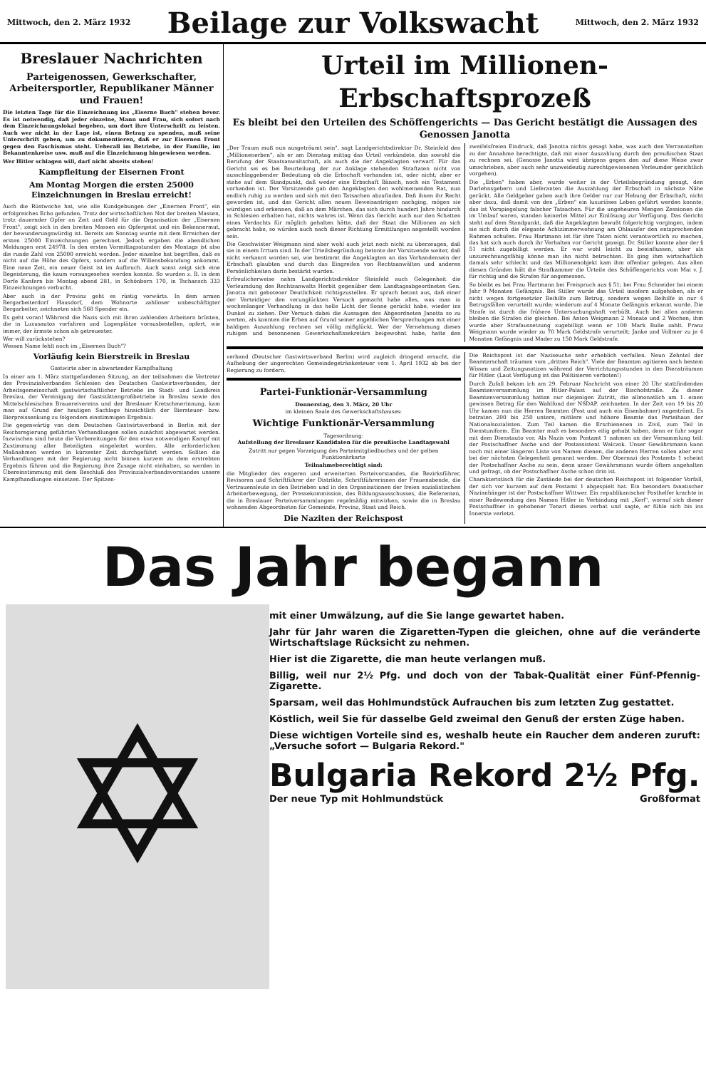Mittwoch, den 2. März 1932
Beilage zur Volkswacht
Mittwoch, den 2. März 1932
Breslauer Nachrichten
Parteigenossen, Gewerkschafter, Arbeitersportler, Republikaner Männer und Frauen!
Die letzten Tage für die Einzeichnung ins „Eiserne Buch" stehen bevor. Es ist notwendig, daß jeder einzelne, Mann und Frau, sich sofort nach dem Einzeichnungslokal begeben, um dort ihre Unterschrift zu leisten. Auch wer nicht in der Lage ist, einen Betrag zu spenden, muß seine Unterschrift geben, um zu dokumentieren, daß er zur Eisernen Front gegen den Faschismus steht. Ueberall im Betriebe, in der Familie, im Bekanntenkreise usw. muß auf die Einzeichnung hingewiesen werden.
Wer Hitler schlagen will, darf nicht abseits stehen!
Kampfleitung der Eisernen Front
Am Montag Morgen die ersten 25000 Einzeichnungen in Breslau erreicht!
Auch die Rüstwoche hat, wie alle Kundgebungen der „Eisernen Front", ein erfolgreiches Echo gefunden. Trotz der wirtschaftlichen Not der breiten Massen, trotz dauernder Opfer an Zeit und Geld für die Organisation der „Eisernen Front", zeigt sich in den breiten Massen ein Opfergeist und ein Bekennermut, der bewunderungswürdig ist. Bereits am Sonntag wurde mit dem Erreichen der ersten 25000 Einzeichnungen gerechnet. Jedoch ergaben die abendlichen Meldungen erst 24978. In den ersten Vormittagsstunden des Montags ist also die runde Zahl von 25000 erreicht worden. Jeder einzelne hat begriffen, daß es nicht auf die Höhe des Opfers, sondern auf die Willensbekundung ankommt. Eine neue Zeit, ein neuer Geist ist im Aufbruch. Auch sonst zeigt sich eine Begeisterung, die kaum vorausgesehen werden konnte. So wurden z. B. in dem Dorfe Kanfern bis Montag abend 281, in Schönborn 170, in Tschansch 333 Einzeichnungen verbucht.
Aber auch in der Provinz geht es rüstig vorwärts. In dem armen Bergarbeiterdorf Hausdorf, dem Wohnorte zahlloser unbeschäftigter Bergarbeiter, zeichneten sich 560 Spender ein.
Es geht voran! Während die Nazis sich mit ihren zahlenden Arbeitern brüsten, die in Luxusautos vorfahren und Logenplätze vorausbestellen, opfert, wie immer, der ärmste schon als getreuester.
Wer will zurückstehen?
Wessen Name fehlt noch im „Eisernen Buch"?
Vorläufig kein Bierstreik in Breslau
Gastwirte aber in abwartender Kampfhaltung
In einer am 1. März stattgefundenen Sitzung, an der teilnahmen die Vertreter des Provinzialverbandes Schlesien des Deutschen Gastwirtsverbandes, der Arbeitsgemeinschaft gastwirtschaftlicher Betriebe im Stadt- und Landkreis Breslau, der Vereinigung der Gaststättengroßbetriebe in Breslau sowie des Mittelschlesischen Brauereivereins und der Breslauer Kretschmerinnung, kam man auf Grund der heutigen Sachlage hinsichtlich der Biersteuer- bzw. Bierpreissenkung zu folgendem einstimmigen Ergebnis:
Die gegenwärtig von dem Deutschen Gastwirtsverband in Berlin mit der Reichsregierung geführten Verhandlungen sollen zunächst abgewartet werden. Inzwischen sind heute die Vorbereitungen für den etwa notwendigen Kampf mit Zustimmung aller Beteiligten eingeleitet worden. Alle erforderlichen Maßnahmen werden in kürzester Zeit durchgeführt werden. Sollten die Verhandlungen mit der Regierung nicht binnen kurzem zu dem erstrebten Ergebnis führen und die Regierung ihre Zusage nicht einhalten, so werden in Übereinstimmung mit dem Beschluß des Provinzialverbandsvorstandes unsere Kampfhandlungen einsetzen. Der Spitzen-
Urteil im Millionen-Erbschaftsprozeß
Es bleibt bei den Urteilen des Schöffengerichts — Das Gericht bestätigt die Aussagen des Genossen Janotta
„Der Traum muß nun ausgeträumt sein", sagt Landgerichtsdirektor Dr. Steinfeld den „Millionenerben", als er am Dienstag mittag das Urteil verkündete, das sowohl die Berufung der Staatsanwaltschaft, als auch die der Angeklagten verwarf. Für das Gericht sei es bei Beurteilung der zur Anklage stehenden Straftaten nicht von ausschlaggebender Bedeutung ob die Erbschaft vorhanden ist, oder nicht; aber er stehe auf dem Standpunkt, daß weder eine Erbschaft Bänsch, noch ein Testament vorhanden ist. Der Vorsitzende gab den Angeklagten den wohlmeinenden Rat, nun endlich ruhig zu werden und sich mit den Tatsachen abzufinden. Daß ihnen ihr Recht geworden ist, und das Gericht allen neuen Beweisanträgen nachging, mögen sie würdigen und erkennen, daß an dem Märchen, das sich durch hundert Jahre hindurch in Schlesien erhalten hat, nichts wahres ist. Wenn das Gericht auch nur den Schatten eines Verdachts für möglich gehalten hätte, daß der Staat die Millionen an sich gebracht habe, so würden auch nach dieser Richtung Ermittlungen angestellt worden sein.
Die Geschwister Weigmann sind aber wohl auch jetzt noch nicht zu überzeugen, daß sie in einem Irrtum sind. In der Urteilsbegründung betonte der Vorsitzende weiter, daß nicht verkannt worden sei, wie bestimmt die Angeklagten an das Vorhandensein der Erbschaft glaubten und durch das Eingreifen von Rechtsanwälten und anderen Persönlichkeiten darin bestärkt wurden.
Erfreulicherweise nahm Landgerichtsdirektor Steinfeld auch Gelegenheit die Verleumdung des Rechtsanwalts Herbit gegenüber dem Landtagsabgeordneten Gen. Janotta mit gebotener Deutlichkeit richtigzustellen. Er sprach betont aus, daß einer der Verteidiger den verunglückten Versuch gemacht habe alles, was man in wochenlanger Verhandlung in das helle Licht der Sonne gerückt habe, wieder ins Dunkel zu ziehen. Der Versuch dabei die Aussagen des Abgeordneten Janotta so zu werten, als konnten die Erben auf Grund seiner angeblichen Versprechungen mit einer baldigen Auszahlung rechnen sei völlig mißglückt. Wer der Vernehmung dieses ruhigen und besonnenen Gewerkschaftssekretärs beigewohnt habe, hatte den zweifelsfreien Eindruck, daß Janotta nichts gesagt habe, was auch den Verrannteſten zu der Annahme berechtigte, daß mit einer Auszahlung durch den preußischen Staat zu rechnen sei. (Genosse Janotta wird übrigens gegen den auf diese Weise zwar umschrieben, aber auch sehr unzweideutig zurechtgewiesenen Verleumder gerichtlich vorgehen).
Die „Erben" haben aber, wurde weiter in der Urteilsbegründung gesagt, den Darlehnsgebern und Lieferanten die Auszahlung der Erbschaft in nächste Nähe gerückt. Alle Geldgeber gaben auch ihre Gelder nur zur Hebung der Erbschaft, nicht aber dazu, daß damit von den „Erben" ein luxuriöses Leben geführt werden konnte; das ist Vorspiegelung falscher Tatsachen. Für die ungeheuren Mengen Zessionen die im Umlauf waren, standen keinerlei Mittel zur Einlösung zur Verfügung. Das Gericht steht auf dem Standpunkt, daß die Angeklagten bewußt folgerichtig vorgingen, indem sie sich durch die elegante Achtzimmerwohnung am Ohlauufer den entsprechenden Rahmen schufen. Frau Hartmann ist für ihre Taten nicht verantwortlich zu machen, das hat sich auch durch ihr Verhalten vor Gericht gezeigt. Dr. Stiller konnte aber der § 51 nicht zugebilligt werden. Er war wohl leicht zu beeinflussen, aber als unzurechnungsfähig könne man ihn nicht betrachten. Es ging ihm wirtschaftlich damals sehr schlecht und das Millionenobjekt kam ihm offenbar gelegen. Aus allen diesen Gründen hält die Strafkammer die Urteile des Schöffengerichts vom Mai v. J. für richtig und die Strafen für angemessen.
So bleibt es bei Frau Hartmann bei Freispruch aus § 51; bei Frau Schneider bei einem Jahr 9 Monaten Gefängnis. Bei Stiller wurde das Urteil insofern aufgehoben, als er nicht wegen fortgesetzter Beihilfe zum Betrug, sondern wegen Beihilfe in nur 4 Betrugsfällen verurteilt wurde; wiederum auf 4 Monate Gefängnis erkannt wurde. Die Strafe ist durch die frühere Untersuchungshaft verbüßt. Auch bei allen anderen bleiben die Strafen die gleichen. Bei Anton Weigmann 2 Monate und 2 Wochen; ihm wurde aber Strafaussetzung zugebilligt wenn er 100 Mark Buße zahlt. Franz Weigmann wurde wieder zu 70 Mark Geldstrafe verurteilt; Janke und Vollmer zu je 4 Monaten Gefängnis und Mader zu 150 Mark Geldstrafe.
verband (Deutscher Gastwirtsverband Berlin) wird zugleich dringend ersucht, die Aufhebung der ungerechten Gemeindegetränkesteuer vom 1. April 1932 ab bei der Regierung zu fordern.
Partei-Funktionär-Versammlung
Donnerstag, den 3. März, 20 Uhr
im kleinen Saale des Gewerkschaftshauses:
Wichtige Funktionär-Versammlung
Tagesordnung:
Aufstellung der Breslauer Kandidaten für die preußische Landtagswahl
Zutritt nur gegen Vorzeigung des Parteimitgliedbuches und der gelben Funktionärkarte
Teilnahmeberechtigt sind:
die Mitglieder des engeren und erweiterten Parteivorstandes, die Bezirksführer, Revisoren und Schriftführer der Distrikte, Schriftführerinnen der Frauenabende, die Vertrauensleute in den Betrieben und in den Organisationen der freien sozialistischen Arbeiterbewegung, der Pressekommission, des Bildungsausschusses, die Referenten, die in Breslauer Parteiversammlungen regelmäßig mitwirken, sowie die in Breslau wohnenden Abgeordneten für Gemeinde, Provinz, Staat und Reich.
Die Naziten der Reichspost
Die Reichspost ist der Naziseuche sehr erheblich verfallen. Neun Zehntel der Beamterschaft träumen vom „dritten Reich". Viele der Beamten agitieren nach bestem Wissen und Zeitungsnotizen während der Verrichtungsstunden in den Diensträumen für Hitler. (Laut Verfügung ist das Politisieren verboten!)
Durch Zufall bekam ich am 29. Februar Nachricht von einer 20 Uhr stattfindenden Beamtenversammlung im Hitler-Palast auf der Bischofstraße. Zu dieser Beamtenversammlung hatten nur diejenigen Zutritt, die allmonatlich am 1. einen gewissen Betrag für den Wahlfond der NSDAP. zeichneten. In der Zeit von 19 bis 20 Uhr kamen nun die Herren Beamten (Post und auch ein Eisenbahner) angeströmt. Es betraten 200 bis 250 untere, mittlere und höhere Beamte das Parteihaus der Nationalsozialisten. Zum Teil kamen die Erschienenen in Zivil, zum Teil in Dienstuniform. Ein Beamter muß es besonders eilig gehabt haben, denn er fuhr sogar mit dem Dienstauto vor. Als Nazis vom Postamt 1 nahmen an der Versammlung teil: der Postschaffner Asche und der Postassistent Walczok. Unser Gewährsmann kann noch mit einer längeren Liste von Namen dienen, die anderen Herren sollen aber erst bei der nächsten Gelegenheit genannt werden. Der Obernazi des Postamts 1 scheint der Postschaffner Asche zu sein, denn unser Gewährsmann wurde öfters angehalten und gefragt, ob der Postschaffner Asche schon drin ist.
Charakteristisch für die Zustände bei der deutschen Reichspost ist folgender Vorfall, der sich vor kurzem auf dem Postamt 1 abgespielt hat. Ein besonders fanatischer Nazianhänger ist der Postschaffner Wittwer. Ein republikanischer Posthelfer krachte in einer Redewendung den Namen Hitler in Verbindung mit „Kerl", worauf sich dieser Postschaffner in gehobener Tonart dieses verbat und sagte, er fühle sich bis ins Innerste verletzt.
Das Jahr begann
✡
mit einer Umwälzung, auf die Sie lange gewartet haben.
Jahr für Jahr waren die Zigaretten-Typen die gleichen, ohne auf die veränderte Wirtschaftslage Rücksicht zu nehmen.
Hier ist die Zigarette, die man heute verlangen muß.
Billig, weil nur 2½ Pfg. und doch von der Tabak-Qualität einer Fünf-Pfennig-Zigarette.
Sparsam, weil das Hohlmundstück Aufrauchen bis zum letzten Zug gestattet.
Köstlich, weil Sie für dasselbe Geld zweimal den Genuß der ersten Züge haben.
Diese wichtigen Vorteile sind es, weshalb heute ein Raucher dem anderen zuruft: „Versuche sofort — Bulgaria Rekord."
Bulgaria Rekord 2½ Pfg.
Der neue Typ mit Hohlmundstück Großformat